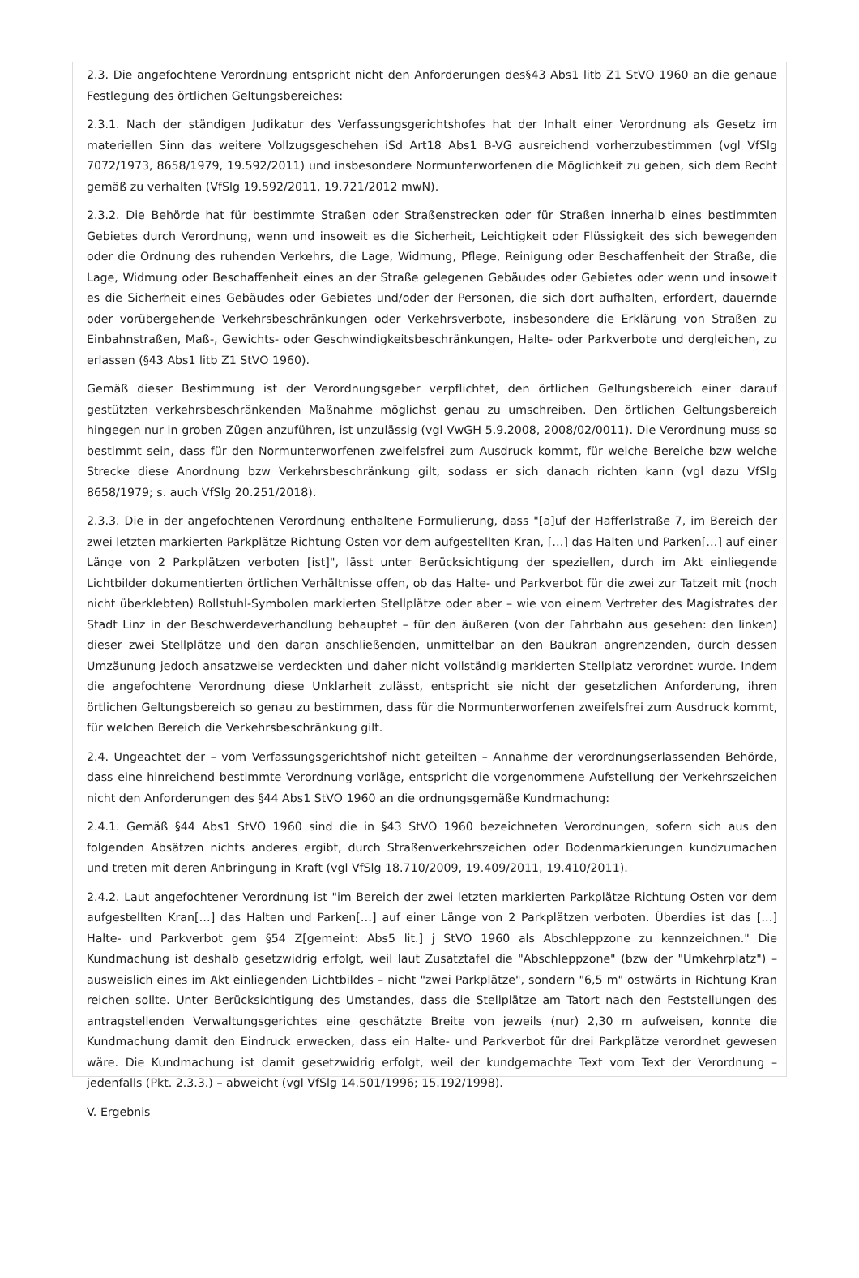2.3. Die angefochtene Verordnung entspricht nicht den Anforderungen des§43 Abs1 litb Z1 StVO 1960 an die genaue Festlegung des örtlichen Geltungsbereiches:
2.3.1. Nach der ständigen Judikatur des Verfassungsgerichtshofes hat der Inhalt einer Verordnung als Gesetz im materiellen Sinn das weitere Vollzugsgeschehen iSd Art18 Abs1 B-VG ausreichend vorherzubestimmen (vgl VfSlg 7072/1973, 8658/1979, 19.592/2011) und insbesondere Normunterworfenen die Möglichkeit zu geben, sich dem Recht gemäß zu verhalten (VfSlg 19.592/2011, 19.721/2012 mwN).
2.3.2. Die Behörde hat für bestimmte Straßen oder Straßenstrecken oder für Straßen innerhalb eines bestimmten Gebietes durch Verordnung, wenn und insoweit es die Sicherheit, Leichtigkeit oder Flüssigkeit des sich bewegenden oder die Ordnung des ruhenden Verkehrs, die Lage, Widmung, Pflege, Reinigung oder Beschaffenheit der Straße, die Lage, Widmung oder Beschaffenheit eines an der Straße gelegenen Gebäudes oder Gebietes oder wenn und insoweit es die Sicherheit eines Gebäudes oder Gebietes und/oder der Personen, die sich dort aufhalten, erfordert, dauernde oder vorübergehende Verkehrsbeschränkungen oder Verkehrsverbote, insbesondere die Erklärung von Straßen zu Einbahnstraßen, Maß-, Gewichts- oder Geschwindigkeitsbeschränkungen, Halte- oder Parkverbote und dergleichen, zu erlassen (§43 Abs1 litb Z1 StVO 1960).
Gemäß dieser Bestimmung ist der Verordnungsgeber verpflichtet, den örtlichen Geltungsbereich einer darauf gestützten verkehrsbeschränkenden Maßnahme möglichst genau zu umschreiben. Den örtlichen Geltungsbereich hingegen nur in groben Zügen anzuführen, ist unzulässig (vgl VwGH 5.9.2008, 2008/02/0011). Die Verordnung muss so bestimmt sein, dass für den Normunterworfenen zweifelsfrei zum Ausdruck kommt, für welche Bereiche bzw welche Strecke diese Anordnung bzw Verkehrsbeschränkung gilt, sodass er sich danach richten kann (vgl dazu VfSlg 8658/1979; s. auch VfSlg 20.251/2018).
2.3.3. Die in der angefochtenen Verordnung enthaltene Formulierung, dass "[a]uf der Hafferlstraße 7, im Bereich der zwei letzten markierten Parkplätze Richtung Osten vor dem aufgestellten Kran, […] das Halten und Parken[…] auf einer Länge von 2 Parkplätzen verboten [ist]", lässt unter Berücksichtigung der speziellen, durch im Akt einliegende Lichtbilder dokumentierten örtlichen Verhältnisse offen, ob das Halte- und Parkverbot für die zwei zur Tatzeit mit (noch nicht überklebten) Rollstuhl-Symbolen markierten Stellplätze oder aber – wie von einem Vertreter des Magistrates der Stadt Linz in der Beschwerdeverhandlung behauptet – für den äußeren (von der Fahrbahn aus gesehen: den linken) dieser zwei Stellplätze und den daran anschließenden, unmittelbar an den Baukran angrenzenden, durch dessen Umzäunung jedoch ansatzweise verdeckten und daher nicht vollständig markierten Stellplatz verordnet wurde. Indem die angefochtene Verordnung diese Unklarheit zulässt, entspricht sie nicht der gesetzlichen Anforderung, ihren örtlichen Geltungsbereich so genau zu bestimmen, dass für die Normunterworfenen zweifelsfrei zum Ausdruck kommt, für welchen Bereich die Verkehrsbeschränkung gilt.
2.4. Ungeachtet der – vom Verfassungsgerichtshof nicht geteilten – Annahme der verordnungserlassenden Behörde, dass eine hinreichend bestimmte Verordnung vorläge, entspricht die vorgenommene Aufstellung der Verkehrszeichen nicht den Anforderungen des §44 Abs1 StVO 1960 an die ordnungsgemäße Kundmachung:
2.4.1. Gemäß §44 Abs1 StVO 1960 sind die in §43 StVO 1960 bezeichneten Verordnungen, sofern sich aus den folgenden Absätzen nichts anderes ergibt, durch Straßenverkehrszeichen oder Bodenmarkierungen kundzumachen und treten mit deren Anbringung in Kraft (vgl VfSlg 18.710/2009, 19.409/2011, 19.410/2011).
2.4.2. Laut angefochtener Verordnung ist "im Bereich der zwei letzten markierten Parkplätze Richtung Osten vor dem aufgestellten Kran[…] das Halten und Parken[…] auf einer Länge von 2 Parkplätzen verboten. Überdies ist das […] Halte- und Parkverbot gem §54 Z[gemeint: Abs5 lit.] j StVO 1960 als Abschleppzone zu kennzeichnen." Die Kundmachung ist deshalb gesetzwidrig erfolgt, weil laut Zusatztafel die "Abschleppzone" (bzw der "Umkehrplatz") – ausweislich eines im Akt einliegenden Lichtbildes – nicht "zwei Parkplätze", sondern "6,5 m" ostwärts in Richtung Kran reichen sollte. Unter Berücksichtigung des Umstandes, dass die Stellplätze am Tatort nach den Feststellungen des antragstellenden Verwaltungsgerichtes eine geschätzte Breite von jeweils (nur) 2,30 m aufweisen, konnte die Kundmachung damit den Eindruck erwecken, dass ein Halte- und Parkverbot für drei Parkplätze verordnet gewesen wäre. Die Kundmachung ist damit gesetzwidrig erfolgt, weil der kundgemachte Text vom Text der Verordnung – jedenfalls (Pkt. 2.3.3.) – abweicht (vgl VfSlg 14.501/1996; 15.192/1998).
V. Ergebnis